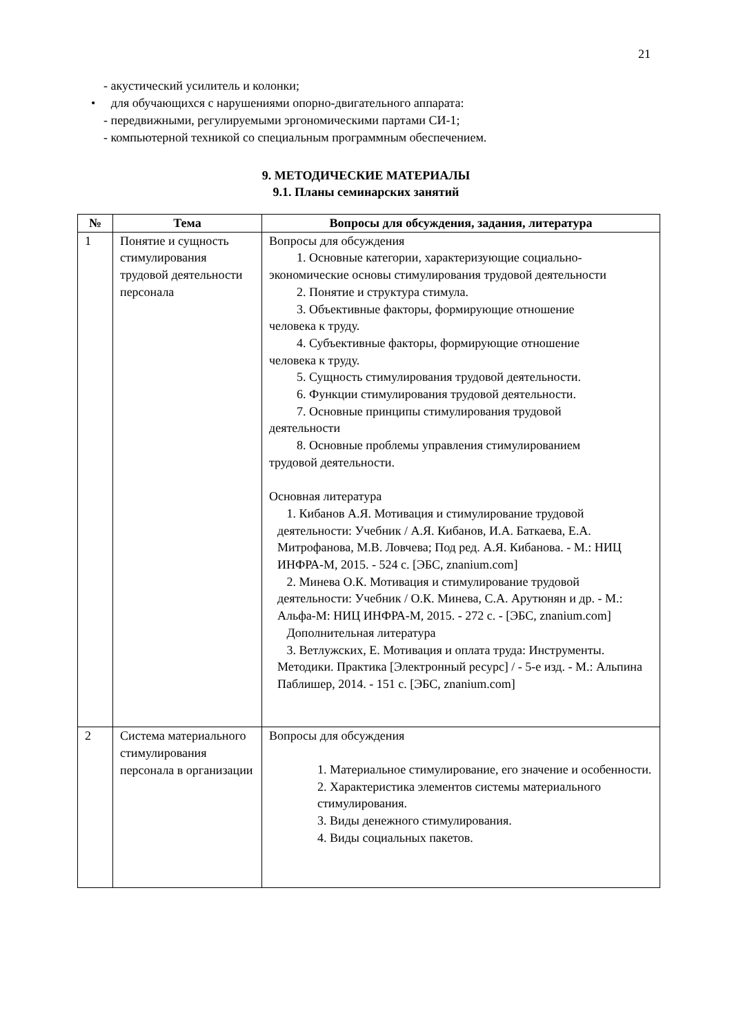21
- акустический усилитель и колонки;
• для обучающихся с нарушениями опорно-двигательного аппарата:
- передвижными, регулируемыми эргономическими партами СИ-1;
- компьютерной техникой со специальным программным обеспечением.
9. МЕТОДИЧЕСКИЕ МАТЕРИАЛЫ
9.1. Планы семинарских занятий
| № | Тема | Вопросы для обсуждения, задания, литература |
| --- | --- | --- |
| 1 | Понятие и сущность стимулирования трудовой деятельности персонала | Вопросы для обсуждения 1. Основные категории, характеризующие социально- экономические основы стимулирования трудовой деятельности 2. Понятие и структура стимула. 3. Объективные факторы, формирующие отношение человека к труду. 4. Субъективные факторы, формирующие отношение человека к труду. 5. Сущность стимулирования трудовой деятельности. 6. Функции стимулирования трудовой деятельности. 7. Основные принципы стимулирования трудовой деятельности 8. Основные проблемы управления стимулированием трудовой деятельности. Основная литература 1. Кибанов А.Я. Мотивация и стимулирование трудовой деятельности: Учебник / А.Я. Кибанов, И.А. Баткаева, Е.А. Митрофанова, М.В. Ловчева; Под ред. А.Я. Кибанова. - М.: НИЦ ИНФРА-М, 2015. - 524 с. [ЭБС, znanium.com] 2. Минева О.К. Мотивация и стимулирование трудовой деятельности: Учебник / О.К. Минева, С.А. Арутюнян и др. - М.: Альфа-М: НИЦ ИНФРА-М, 2015. - 272 с. - [ЭБС, znanium.com] Дополнительная литература 3. Ветлужских, Е. Мотивация и оплата труда: Инструменты. Методики. Практика [Электронный ресурс] / - 5-е изд. - М.: Альпина Паблишер, 2014. - 151 с. [ЭБС, znanium.com] |
| 2 | Система материального стимулирования персонала в организации | Вопросы для обсуждения 1. Материальное стимулирование, его значение и особенности. 2. Характеристика элементов системы материального стимулирования. 3. Виды денежного стимулирования. 4. Виды социальных пакетов. |